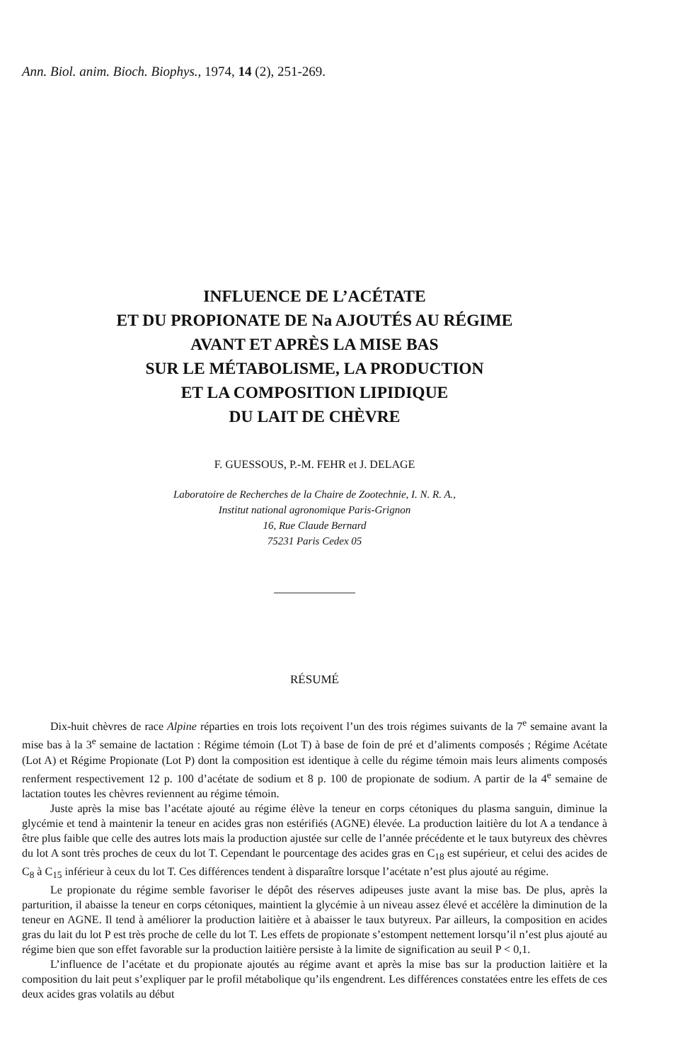Ann. Biol. anim. Bioch. Biophys., 1974, 14 (2), 251-269.
INFLUENCE DE L’ACÉTATE
ET DU PROPIONATE DE Na AJOUTÉS AU RÉGIME
AVANT ET APRÈS LA MISE BAS
SUR LE MÉTABOLISME, LA PRODUCTION
ET LA COMPOSITION LIPIDIQUE
DU LAIT DE CHÈVRE
F. GUESSOUS, P.-M. FEHR et J. DELAGE
Laboratoire de Recherches de la Chaire de Zootechnie, I. N. R. A.,
Institut national agronomique Paris-Grignon
16, Rue Claude Bernard
75231 Paris Cedex 05
RÉSUMÉ
Dix-huit chèvres de race Alpine réparties en trois lots reçoivent l’un des trois régimes suivants de la 7<sup>e</sup> semaine avant la mise bas à la 3<sup>e</sup> semaine de lactation : Régime témoin (Lot T) à base de foin de pré et d’aliments composés ; Régime Acétate (Lot A) et Régime Propionate (Lot P) dont la composition est identique à celle du régime témoin mais leurs aliments composés renferment respectivement 12 p. 100 d’acétate de sodium et 8 p. 100 de propionate de sodium. A partir de la 4<sup>e</sup> semaine de lactation toutes les chèvres reviennent au régime témoin.
Juste après la mise bas l’acétate ajouté au régime élève la teneur en corps cétoniques du plasma sanguin, diminue la glycémie et tend à maintenir la teneur en acides gras non estérifiés (AGNE) élevée. La production laitière du lot A a tendance à être plus faible que celle des autres lots mais la production ajustée sur celle de l’année précédente et le taux butyreux des chèvres du lot A sont très proches de ceux du lot T. Cependant le pourcentage des acides gras en C<sub>18</sub> est supérieur, et celui des acides de C<sub>8</sub> à C<sub>15</sub> inférieur à ceux du lot T. Ces différences tendent à disparaître lorsque l’acétate n’est plus ajouté au régime.
Le propionate du régime semble favoriser le dépôt des réserves adipeuses juste avant la mise bas. De plus, après la parturition, il abaisse la teneur en corps cétoniques, maintient la glycémie à un niveau assez élevé et accélère la diminution de la teneur en AGNE. Il tend à améliorer la production laitière et à abaisser le taux butyreux. Par ailleurs, la composition en acides gras du lait du lot P est très proche de celle du lot T. Les effets de propionate s’estompent nettement lorsqu’il n’est plus ajouté au régime bien que son effet favorable sur la production laitière persiste à la limite de signification au seuil P < 0,1.
L’influence de l’acétate et du propionate ajoutés au régime avant et après la mise bas sur la production laitière et la composition du lait peut s’expliquer par le profil métabolique qu’ils engendrent. Les différences constatées entre les effets de ces deux acides gras volatils au début